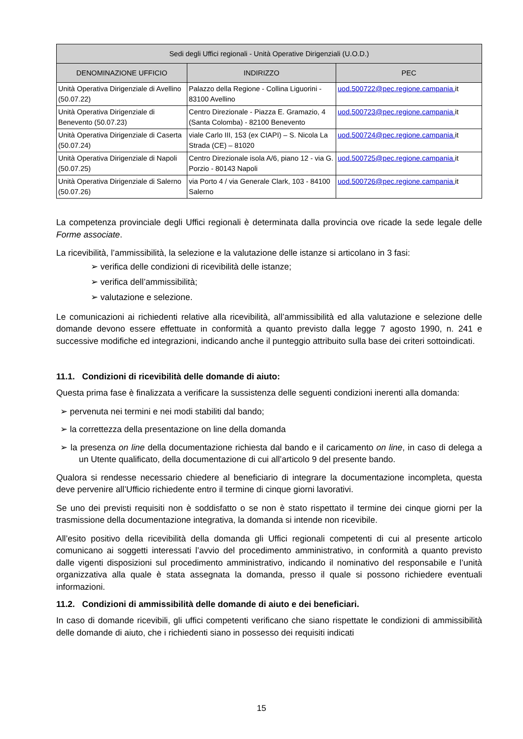| Sedi degli Uffici regionali - Unità Operative Dirigenziali (U.O.D.) | | |
| --- | --- | --- |
| DENOMINAZIONE UFFICIO | INDIRIZZO | PEC |
| Unità Operativa Dirigenziale di Avellino (50.07.22) | Palazzo della Regione - Collina Liguorini - 83100 Avellino | uod.500722@pec.regione.campania. it |
| Unità Operativa Dirigenziale di Benevento (50.07.23) | Centro Direzionale - Piazza E. Gramazio, 4 (Santa Colomba) - 82100 Benevento | uod.500723@pec.regione.campania. it |
| Unità Operativa Dirigenziale di Caserta (50.07.24) | viale Carlo III, 153 (ex CIAPI) – S. Nicola La Strada (CE) – 81020 | uod.500724@pec.regione.campania. it |
| Unità Operativa Dirigenziale di Napoli (50.07.25) | Centro Direzionale isola A/6, piano 12 - via G. Porzio - 80143 Napoli | uod.500725@pec.regione.campania. it |
| Unità Operativa Dirigenziale di Salerno (50.07.26) | via Porto 4 / via Generale Clark, 103 - 84100 Salerno | uod.500726@pec.regione.campania. it |
La competenza provinciale degli Uffici regionali è determinata dalla provincia ove ricade la sede legale delle Forme associate.
La ricevibilità, l’ammissibilità, la selezione e la valutazione delle istanze si articolano in 3 fasi:
➢ verifica delle condizioni di ricevibilità delle istanze;
➢ verifica dell’ammissibilità;
➢ valutazione e selezione.
Le comunicazioni ai richiedenti relative alla ricevibilità, all’ammissibilità ed alla valutazione e selezione delle domande devono essere effettuate in conformità a quanto previsto dalla legge 7 agosto 1990, n. 241 e successive modifiche ed integrazioni, indicando anche il punteggio attribuito sulla base dei criteri sottoindicati.
11.1. Condizioni di ricevibilità delle domande di aiuto:
Questa prima fase è finalizzata a verificare la sussistenza delle seguenti condizioni inerenti alla domanda:
➢ pervenuta nei termini e nei modi stabiliti dal bando;
➢ la correttezza della presentazione on line della domanda
➢ la presenza on line della documentazione richiesta dal bando e il caricamento on line, in caso di delega a un Utente qualificato, della documentazione di cui all’articolo 9 del presente bando.
Qualora si rendesse necessario chiedere al beneficiario di integrare la documentazione incompleta, questa deve pervenire all’Ufficio richiedente entro il termine di cinque giorni lavorativi.
Se uno dei previsti requisiti non è soddisfatto o se non è stato rispettato il termine dei cinque giorni per la trasmissione della documentazione integrativa, la domanda si intende non ricevibile.
All’esito positivo della ricevibilità della domanda gli Uffici regionali competenti di cui al presente articolo comunicano ai soggetti interessati l’avvio del procedimento amministrativo, in conformità a quanto previsto dalle vigenti disposizioni sul procedimento amministrativo, indicando il nominativo del responsabile e l’unità organizzativa alla quale è stata assegnata la domanda, presso il quale si possono richiedere eventuali informazioni.
11.2. Condizioni di ammissibilità delle domande di aiuto e dei beneficiari.
In caso di domande ricevibili, gli uffici competenti verificano che siano rispettate le condizioni di ammissibilità delle domande di aiuto, che i richiedenti siano in possesso dei requisiti indicati
15